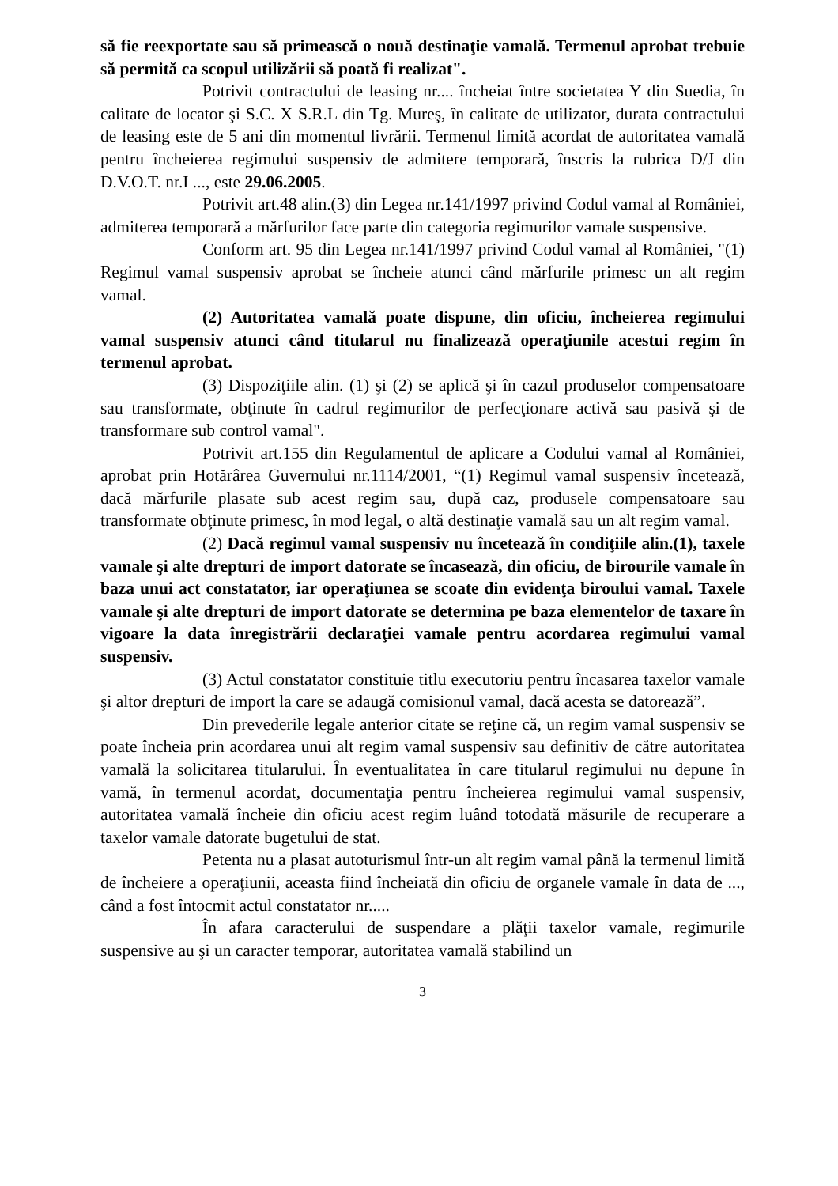să fie reexportate sau să primească o nouă destinaţie vamală. Termenul aprobat trebuie să permită ca scopul utilizării să poată fi realizat".
Potrivit contractului de leasing nr.... încheiat între societatea Y din Suedia, în calitate de locator şi S.C. X S.R.L din Tg. Mureş, în calitate de utilizator, durata contractului de leasing este de 5 ani din momentul livrării. Termenul limită acordat de autoritatea vamală pentru încheierea regimului suspensiv de admitere temporară, înscris la rubrica D/J din D.V.O.T. nr.I ..., este 29.06.2005.
Potrivit art.48 alin.(3) din Legea nr.141/1997 privind Codul vamal al României, admiterea temporară a mărfurilor face parte din categoria regimurilor vamale suspensive.
Conform art. 95 din Legea nr.141/1997 privind Codul vamal al României, "(1) Regimul vamal suspensiv aprobat se încheie atunci când mărfurile primesc un alt regim vamal.
(2) Autoritatea vamală poate dispune, din oficiu, încheierea regimului vamal suspensiv atunci când titularul nu finalizează operaţiunile acestui regim în termenul aprobat.
(3) Dispoziţiile alin. (1) şi (2) se aplică şi în cazul produselor compensatoare sau transformate, obţinute în cadrul regimurilor de perfecţionare activă sau pasivă şi de transformare sub control vamal".
Potrivit art.155 din Regulamentul de aplicare a Codului vamal al României, aprobat prin Hotărârea Guvernului nr.1114/2001, “(1) Regimul vamal suspensiv încetează, dacă mărfurile plasate sub acest regim sau, după caz, produsele compensatoare sau transformate obţinute primesc, în mod legal, o altă destinaţie vamală sau un alt regim vamal.
(2) Dacă regimul vamal suspensiv nu încetează în condiţiile alin.(1), taxele vamale şi alte drepturi de import datorate se încasează, din oficiu, de birourile vamale în baza unui act constatator, iar operaţiunea se scoate din evidenţa biroului vamal. Taxele vamale şi alte drepturi de import datorate se determina pe baza elementelor de taxare în vigoare la data înregistrării declaraţiei vamale pentru acordarea regimului vamal suspensiv.
(3) Actul constatator constituie titlu executoriu pentru încasarea taxelor vamale şi altor drepturi de import la care se adaugă comisionul vamal, dacă acesta se datorează”.
Din prevederile legale anterior citate se reţine că, un regim vamal suspensiv se poate încheia prin acordarea unui alt regim vamal suspensiv sau definitiv de către autoritatea vamală la solicitarea titularului. În eventualitatea în care titularul regimului nu depune în vamă, în termenul acordat, documentaţia pentru încheierea regimului vamal suspensiv, autoritatea vamală încheie din oficiu acest regim luând totodată măsurile de recuperare a taxelor vamale datorate bugetului de stat.
Petenta nu a plasat autoturismul într-un alt regim vamal până la termenul limită de încheiere a operaţiunii, aceasta fiind încheiată din oficiu de organele vamale în data de ..., când a fost întocmit actul constatator nr.....
În afara caracterului de suspendare a plăţii taxelor vamale, regimurile suspensive au şi un caracter temporar, autoritatea vamală stabilind un
3